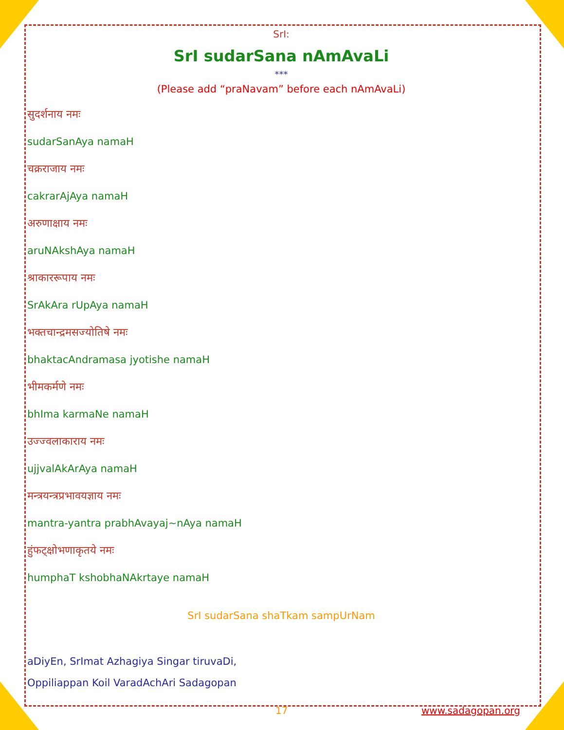SrI:
SrI sudarSana nAmAvaLi
***
(Please add “praNavam” before each nAmAvaLi)
सुदर्शनाय नमः
sudarSanAya namaH
चक्रराजाय नमः
cakrarAjAya namaH
अरुणाक्षाय नमः
aruNAkshAya namaH
श्राकाररूपाय नमः
SrAkAra rUpAya namaH
भक्तचान्द्रमसज्योतिषे नमः
bhaktacAndramasa jyotishe namaH
भीमकर्मणे नमः
bhIma karmaNe namaH
उज्ज्वलाकाराय नमः
ujjvalAkArAya namaH
मन्त्रयन्त्रप्रभावयज्ञाय नमः
mantra-yantra prabhAvayaj~nAya namaH
हुंफट्क्षोभणाकृतये नमः
humphaT kshobhaNAkrtaye namaH
SrI sudarSana shaTkam sampUrNam
aDiyEn, SrImat Azhagiya Singar tiruvaDi,
Oppiliappan Koil VaradAchAri Sadagopan
17 www.sadagopan.org